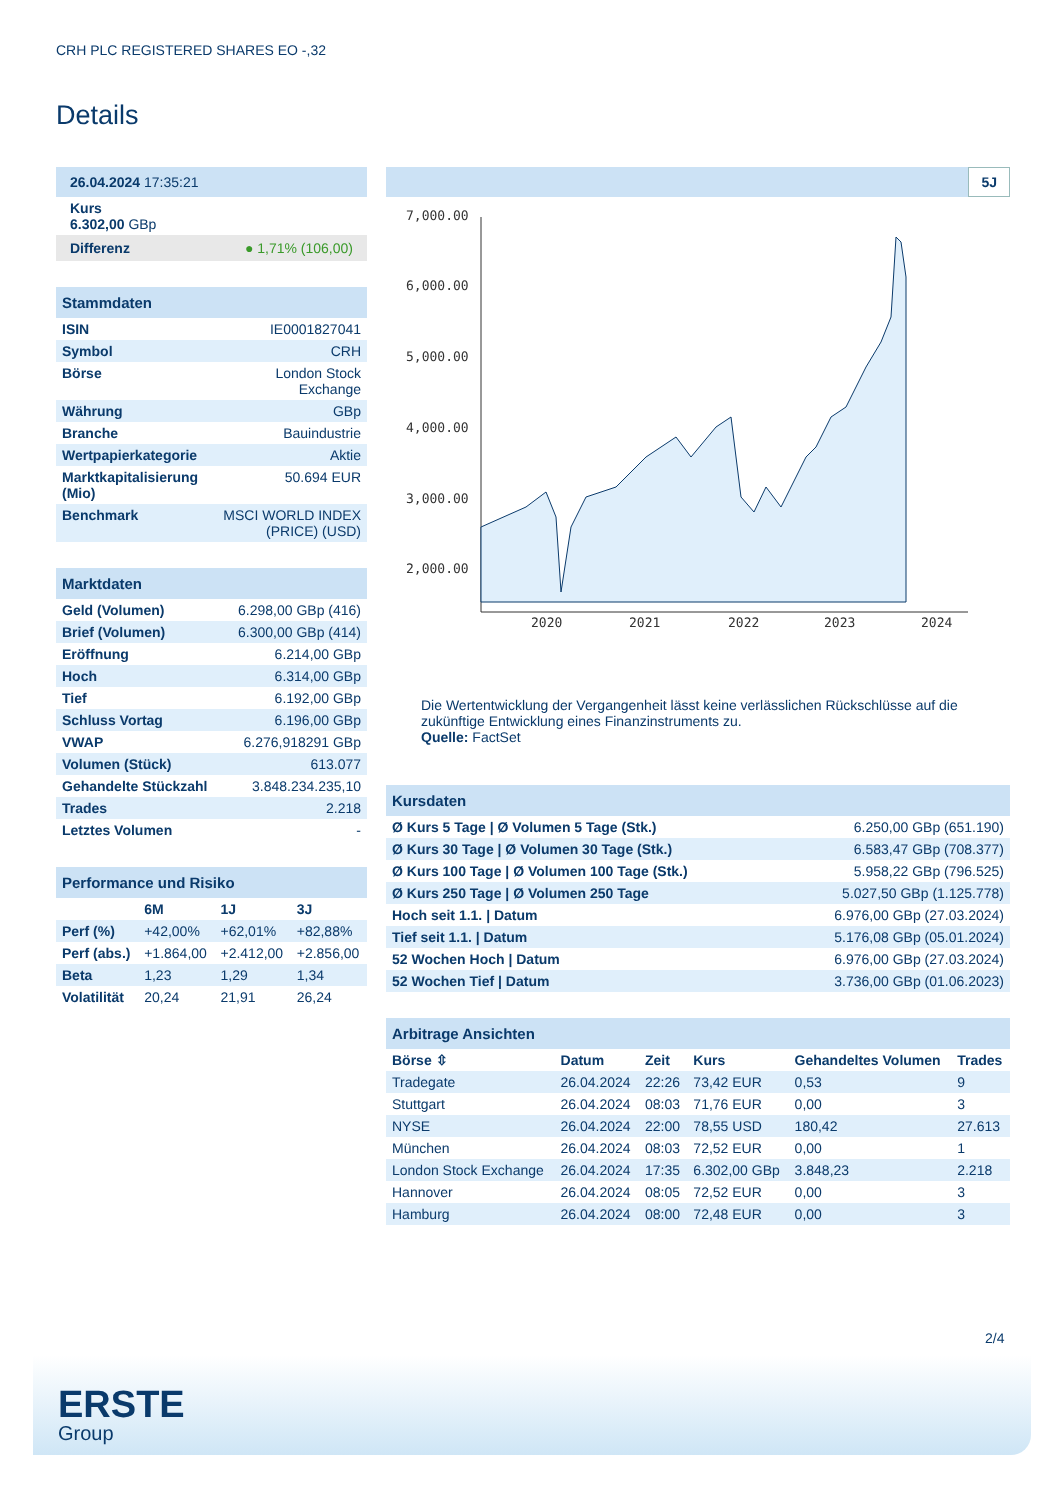CRH PLC REGISTERED SHARES EO -,32
Details
| 26.04.2024 17:35:21 |
| Kurs 6.302,00 GBp |
| Differenz ● 1,71% (106,00) |
| Stammdaten | |
| ISIN | IE0001827041 |
| Symbol | CRH |
| Börse | London Stock Exchange |
| Währung | GBp |
| Branche | Bauindustrie |
| Wertpapierkategorie | Aktie |
| Marktkapitalisierung (Mio) | 50.694 EUR |
| Benchmark | MSCI WORLD INDEX (PRICE) (USD) |
| Marktdaten | |
| Geld (Volumen) | 6.298,00 GBp (416) |
| Brief (Volumen) | 6.300,00 GBp (414) |
| Eröffnung | 6.214,00 GBp |
| Hoch | 6.314,00 GBp |
| Tief | 6.192,00 GBp |
| Schluss Vortag | 6.196,00 GBp |
| VWAP | 6.276,918291 GBp |
| Volumen (Stück) | 613.077 |
| Gehandelte Stückzahl | 3.848.234.235,10 |
| Trades | 2.218 |
| Letztes Volumen | - |
| Performance und Risiko | | | |
| | 6M | 1J | 3J |
| Perf (%) | +42,00% | +62,01% | +82,88% |
| Perf (abs.) | +1.864,00 | +2.412,00 | +2.856,00 |
| Beta | 1,23 | 1,29 | 1,34 |
| Volatilität | 20,24 | 21,91 | 26,24 |
5J
7,000.00
6,000.00
5,000.00
4,000.00
3,000.00
2,000.00
2020
2021
2022
2023
2024
Die Wertentwicklung der Vergangenheit lässt keine verlässlichen Rückschlüsse auf die zukünftige Entwicklung eines Finanzinstruments zu.
Quelle: FactSet
| Kursdaten | |
| Ø Kurs 5 Tage / Ø Volumen 5 Tage (Stk.) | 6.250,00 GBp (651.190) |
| Ø Kurs 30 Tage / Ø Volumen 30 Tage (Stk.) | 6.583,47 GBp (708.377) |
| Ø Kurs 100 Tage / Ø Volumen 100 Tage (Stk.) | 5.958,22 GBp (796.525) |
| Ø Kurs 250 Tage / Ø Volumen 250 Tage | 5.027,50 GBp (1.125.778) |
| Hoch seit 1.1. / Datum | 6.976,00 GBp (27.03.2024) |
| Tief seit 1.1. / Datum | 5.176,08 GBp (05.01.2024) |
| 52 Wochen Hoch / Datum | 6.976,00 GBp (27.03.2024) |
| 52 Wochen Tief / Datum | 3.736,00 GBp (01.06.2023) |
| Arbitrage Ansichten | | | | | |
| Börse ⇳ | Datum | Zeit | Kurs | Gehandeltes Volumen | Trades |
| Tradegate | 26.04.2024 | 22:26 | 73,42 EUR | 0,53 | 9 |
| Stuttgart | 26.04.2024 | 08:03 | 71,76 EUR | 0,00 | 3 |
| NYSE | 26.04.2024 | 22:00 | 78,55 USD | 180,42 | 27.613 |
| München | 26.04.2024 | 08:03 | 72,52 EUR | 0,00 | 1 |
| London Stock Exchange | 26.04.2024 | 17:35 | 6.302,00 GBp | 3.848,23 | 2.218 |
| Hannover | 26.04.2024 | 08:05 | 72,52 EUR | 0,00 | 3 |
| Hamburg | 26.04.2024 | 08:00 | 72,48 EUR | 0,00 | 3 |
2/4
ERSTE
Group